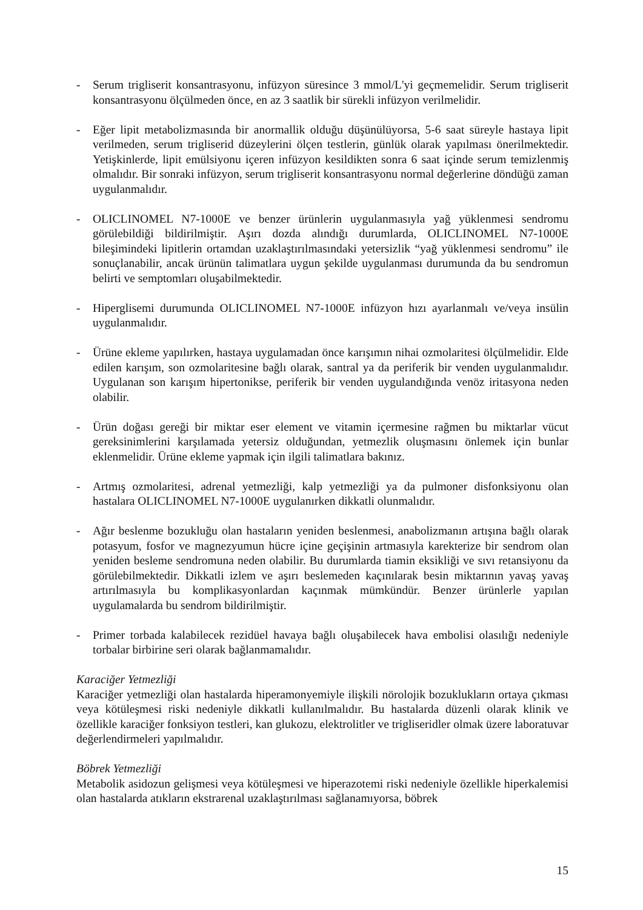- Serum trigliserit konsantrasyonu, infüzyon süresince 3 mmol/L'yi geçmemelidir. Serum trigliserit konsantrasyonu ölçülmeden önce, en az 3 saatlik bir sürekli infüzyon verilmelidir.
- Eğer lipit metabolizmasında bir anormallik olduğu düşünülüyorsa, 5-6 saat süreyle hastaya lipit verilmeden, serum trigliserid düzeylerini ölçen testlerin, günlük olarak yapılması önerilmektedir. Yetişkinlerde, lipit emülsiyonu içeren infüzyon kesildikten sonra 6 saat içinde serum temizlenmiş olmalıdır. Bir sonraki infüzyon, serum trigliserit konsantrasyonu normal değerlerine döndüğü zaman uygulanmalıdır.
- OLICLINOMEL N7-1000E ve benzer ürünlerin uygulanmasıyla yağ yüklenmesi sendromu görülebildiği bildirilmiştir. Aşırı dozda alındığı durumlarda, OLICLINOMEL N7-1000E bileşimindeki lipitlerin ortamdan uzaklaştırılmasındaki yetersizlik “yağ yüklenmesi sendromu” ile sonuçlanabilir, ancak ürünün talimatlara uygun şekilde uygulanması durumunda da bu sendromun belirti ve semptomları oluşabilmektedir.
- Hiperglisemi durumunda OLICLINOMEL N7-1000E infüzyon hızı ayarlanmalı ve/veya insülin uygulanmalıdır.
- Ürüne ekleme yapılırken, hastaya uygulamadan önce karışımın nihai ozmolaritesi ölçülmelidir. Elde edilen karışım, son ozmolaritesine bağlı olarak, santral ya da periferik bir venden uygulanmalıdır. Uygulanan son karışım hipertonikse, periferik bir venden uygulandığında venöz iritasyona neden olabilir.
- Ürün doğası gereği bir miktar eser element ve vitamin içermesine rağmen bu miktarlar vücut gereksinimlerini karşılamada yetersiz olduğundan, yetmezlik oluşmasını önlemek için bunlar eklenmelidir. Ürüne ekleme yapmak için ilgili talimatlara bakınız.
- Artmış ozmolaritesi, adrenal yetmezliği, kalp yetmezliği ya da pulmoner disfonksiyonu olan hastalara OLICLINOMEL N7-1000E uygulanırken dikkatli olunmalıdır.
- Ağır beslenme bozukluğu olan hastaların yeniden beslenmesi, anabolizmanın artışına bağlı olarak potasyum, fosfor ve magnezyumun hücre içine geçişinin artmasıyla karekterize bir sendrom olan yeniden besleme sendromuna neden olabilir. Bu durumlarda tiamin eksikliği ve sıvı retansiyonu da görülebilmektedir. Dikkatli izlem ve aşırı beslemeden kaçınılarak besin miktarının yavaş yavaş artırılmasıyla bu komplikasyonlardan kaçınmak mümkündür. Benzer ürünlerle yapılan uygulamalarda bu sendrom bildirilmiştir.
- Primer torbada kalabilecek rezidüel havaya bağlı oluşabilecek hava embolisi olasılığı nedeniyle torbalar birbirine seri olarak bağlanmamalıdır.
Karaciğer Yetmezliği
Karaciğer yetmezliği olan hastalarda hiperamonyemiyle ilişkili nörolojik bozuklukların ortaya çıkması veya kötüleşmesi riski nedeniyle dikkatli kullanılmalıdır. Bu hastalarda düzenli olarak klinik ve özellikle karaciğer fonksiyon testleri, kan glukozu, elektrolitler ve trigliseridler olmak üzere laboratuvar değerlendirmeleri yapılmalıdır.
Böbrek Yetmezliği
Metabolik asidozun gelişmesi veya kötüleşmesi ve hiperazotemi riski nedeniyle özellikle hiperkalemisi olan hastalarda atıkların ekstrarenal uzaklaştırılması sağlanamıyorsa, böbrek
15